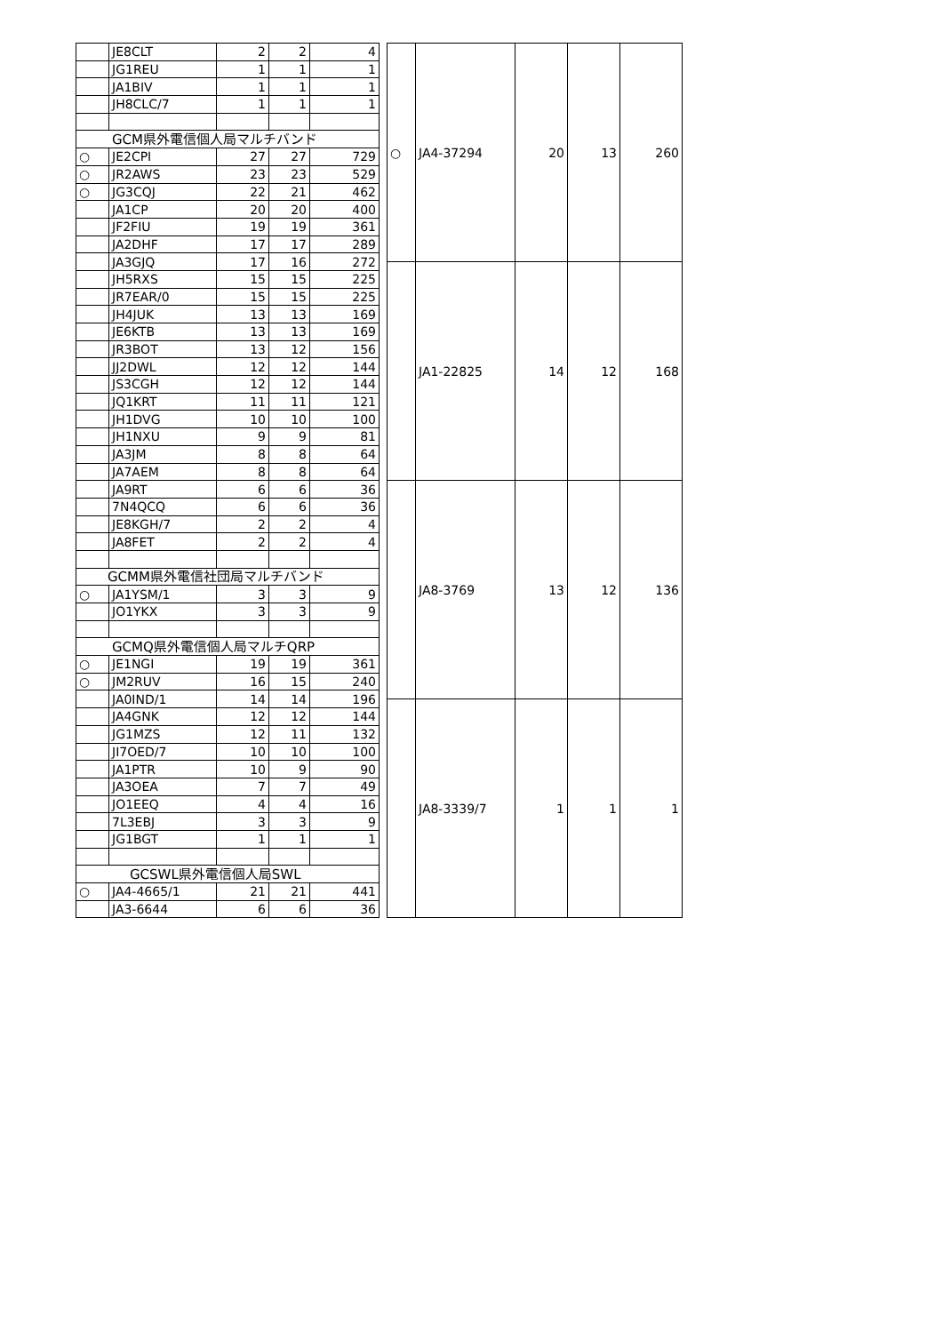| | JE8CLT | 2 | 2 | 4 |
| | JG1REU | 1 | 1 | 1 |
| | JA1BIV | 1 | 1 | 1 |
| | JH8CLC/7 | 1 | 1 | 1 |
| GCM県外電信個人局マルチバンド | | | | |
| ○ | JE2CPI | 27 | 27 | 729 |
| ○ | JR2AWS | 23 | 23 | 529 |
| ○ | JG3CQJ | 22 | 21 | 462 |
| | JA1CP | 20 | 20 | 400 |
| | JF2FIU | 19 | 19 | 361 |
| | JA2DHF | 17 | 17 | 289 |
| | JA3GJQ | 17 | 16 | 272 |
| | JH5RXS | 15 | 15 | 225 |
| | JR7EAR/0 | 15 | 15 | 225 |
| | JH4JUK | 13 | 13 | 169 |
| | JE6KTB | 13 | 13 | 169 |
| | JR3BOT | 13 | 12 | 156 |
| | JJ2DWL | 12 | 12 | 144 |
| | JS3CGH | 12 | 12 | 144 |
| | JQ1KRT | 11 | 11 | 121 |
| | JH1DVG | 10 | 10 | 100 |
| | JH1NXU | 9 | 9 | 81 |
| | JA3JM | 8 | 8 | 64 |
| | JA7AEM | 8 | 8 | 64 |
| | JA9RT | 6 | 6 | 36 |
| | 7N4QCQ | 6 | 6 | 36 |
| | JE8KGH/7 | 2 | 2 | 4 |
| | JA8FET | 2 | 2 | 4 |
| GCMM県外電信社団局マルチバンド | | | | |
| ○ | JA1YSM/1 | 3 | 3 | 9 |
| | JO1YKX | 3 | 3 | 9 |
| GCMQ県外電信個人局マルチQRP | | | | |
| ○ | JE1NGI | 19 | 19 | 361 |
| ○ | JM2RUV | 16 | 15 | 240 |
| | JA0IND/1 | 14 | 14 | 196 |
| | JA4GNK | 12 | 12 | 144 |
| | JG1MZS | 12 | 11 | 132 |
| | JI7OED/7 | 10 | 10 | 100 |
| | JA1PTR | 10 | 9 | 90 |
| | JA3OEA | 7 | 7 | 49 |
| | JO1EEQ | 4 | 4 | 16 |
| | 7L3EBJ | 3 | 3 | 9 |
| | JG1BGT | 1 | 1 | 1 |
| GCSWL県外電信個人局SWL | | | | |
| ○ | JA4-4665/1 | 21 | 21 | 441 |
| | JA3-6644 | 6 | 6 | 36 |
| ○ | JA4-37294 | 20 | 13 | 260 |
| | JA1-22825 | 14 | 12 | 168 |
| | JA8-3769 | 13 | 12 | 136 |
| | JA8-3339/7 | 1 | 1 | 1 |